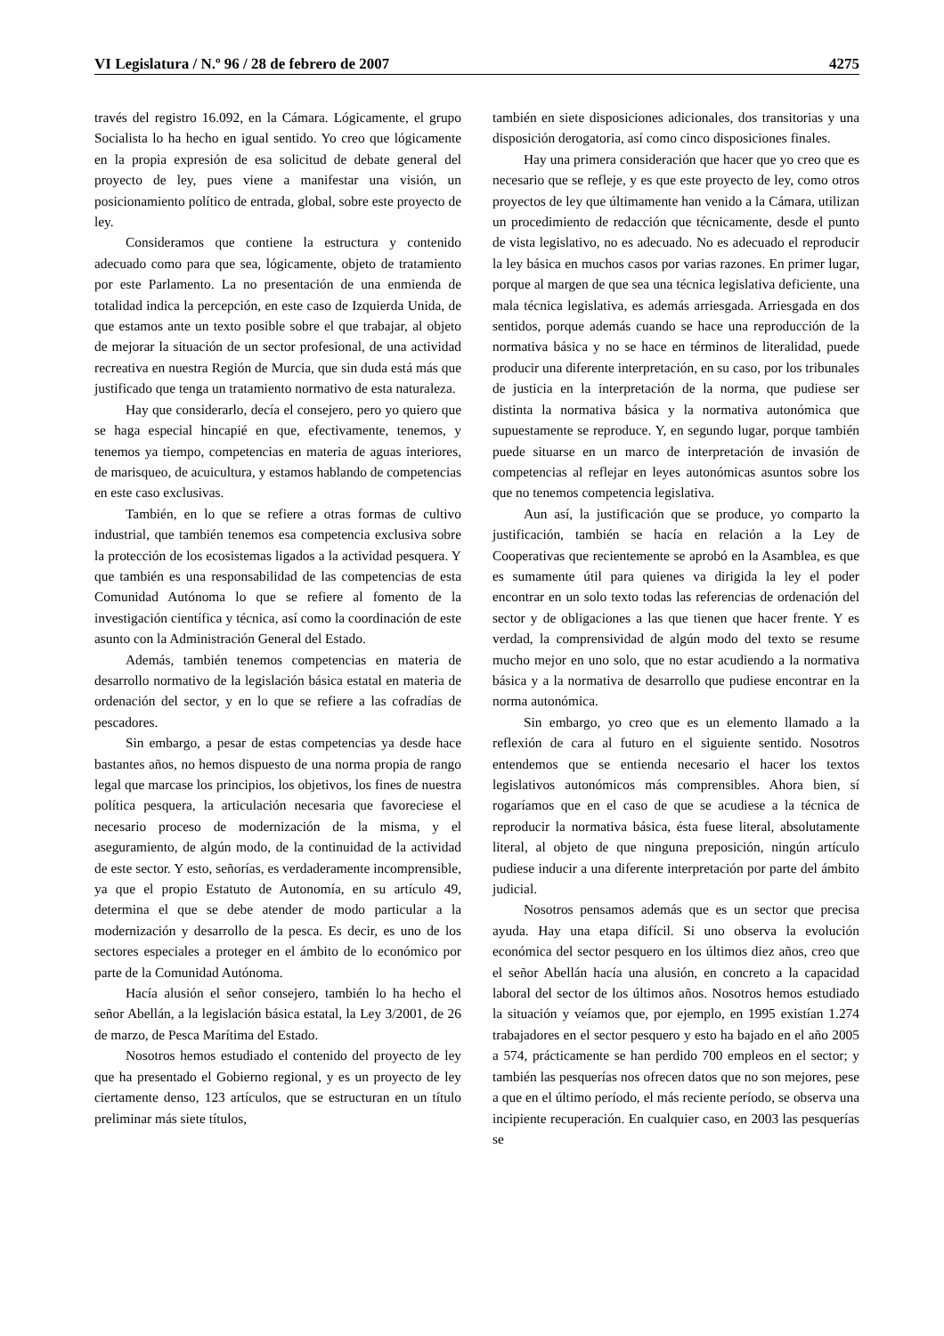VI Legislatura / N.º 96 / 28 de febrero de 2007 4275
través del registro 16.092, en la Cámara. Lógicamente, el grupo Socialista lo ha hecho en igual sentido. Yo creo que lógicamente en la propia expresión de esa solicitud de debate general del proyecto de ley, pues viene a manifestar una visión, un posicionamiento político de entrada, global, sobre este proyecto de ley.
Consideramos que contiene la estructura y contenido adecuado como para que sea, lógicamente, objeto de tratamiento por este Parlamento. La no presentación de una enmienda de totalidad indica la percepción, en este caso de Izquierda Unida, de que estamos ante un texto posible sobre el que trabajar, al objeto de mejorar la situación de un sector profesional, de una actividad recreativa en nuestra Región de Murcia, que sin duda está más que justificado que tenga un tratamiento normativo de esta naturaleza.
Hay que considerarlo, decía el consejero, pero yo quiero que se haga especial hincapié en que, efectivamente, tenemos, y tenemos ya tiempo, competencias en materia de aguas interiores, de marisqueo, de acuicultura, y estamos hablando de competencias en este caso exclusivas.
También, en lo que se refiere a otras formas de cultivo industrial, que también tenemos esa competencia exclusiva sobre la protección de los ecosistemas ligados a la actividad pesquera. Y que también es una responsabilidad de las competencias de esta Comunidad Autónoma lo que se refiere al fomento de la investigación científica y técnica, así como la coordinación de este asunto con la Administración General del Estado.
Además, también tenemos competencias en materia de desarrollo normativo de la legislación básica estatal en materia de ordenación del sector, y en lo que se refiere a las cofradías de pescadores.
Sin embargo, a pesar de estas competencias ya desde hace bastantes años, no hemos dispuesto de una norma propia de rango legal que marcase los principios, los objetivos, los fines de nuestra política pesquera, la articulación necesaria que favoreciese el necesario proceso de modernización de la misma, y el aseguramiento, de algún modo, de la continuidad de la actividad de este sector. Y esto, señorías, es verdaderamente incomprensible, ya que el propio Estatuto de Autonomía, en su artículo 49, determina el que se debe atender de modo particular a la modernización y desarrollo de la pesca. Es decir, es uno de los sectores especiales a proteger en el ámbito de lo económico por parte de la Comunidad Autónoma.
Hacía alusión el señor consejero, también lo ha hecho el señor Abellán, a la legislación básica estatal, la Ley 3/2001, de 26 de marzo, de Pesca Marítima del Estado.
Nosotros hemos estudiado el contenido del proyecto de ley que ha presentado el Gobierno regional, y es un proyecto de ley ciertamente denso, 123 artículos, que se estructuran en un título preliminar más siete títulos,
también en siete disposiciones adicionales, dos transitorias y una disposición derogatoria, así como cinco disposiciones finales.
Hay una primera consideración que hacer que yo creo que es necesario que se refleje, y es que este proyecto de ley, como otros proyectos de ley que últimamente han venido a la Cámara, utilizan un procedimiento de redacción que técnicamente, desde el punto de vista legislativo, no es adecuado. No es adecuado el reproducir la ley básica en muchos casos por varias razones. En primer lugar, porque al margen de que sea una técnica legislativa deficiente, una mala técnica legislativa, es además arriesgada. Arriesgada en dos sentidos, porque además cuando se hace una reproducción de la normativa básica y no se hace en términos de literalidad, puede producir una diferente interpretación, en su caso, por los tribunales de justicia en la interpretación de la norma, que pudiese ser distinta la normativa básica y la normativa autonómica que supuestamente se reproduce. Y, en segundo lugar, porque también puede situarse en un marco de interpretación de invasión de competencias al reflejar en leyes autonómicas asuntos sobre los que no tenemos competencia legislativa.
Aun así, la justificación que se produce, yo comparto la justificación, también se hacía en relación a la Ley de Cooperativas que recientemente se aprobó en la Asamblea, es que es sumamente útil para quienes va dirigida la ley el poder encontrar en un solo texto todas las referencias de ordenación del sector y de obligaciones a las que tienen que hacer frente. Y es verdad, la comprensividad de algún modo del texto se resume mucho mejor en uno solo, que no estar acudiendo a la normativa básica y a la normativa de desarrollo que pudiese encontrar en la norma autonómica.
Sin embargo, yo creo que es un elemento llamado a la reflexión de cara al futuro en el siguiente sentido. Nosotros entendemos que se entienda necesario el hacer los textos legislativos autonómicos más comprensibles. Ahora bien, sí rogaríamos que en el caso de que se acudiese a la técnica de reproducir la normativa básica, ésta fuese literal, absolutamente literal, al objeto de que ninguna preposición, ningún artículo pudiese inducir a una diferente interpretación por parte del ámbito judicial.
Nosotros pensamos además que es un sector que precisa ayuda. Hay una etapa difícil. Si uno observa la evolución económica del sector pesquero en los últimos diez años, creo que el señor Abellán hacía una alusión, en concreto a la capacidad laboral del sector de los últimos años. Nosotros hemos estudiado la situación y veíamos que, por ejemplo, en 1995 existían 1.274 trabajadores en el sector pesquero y esto ha bajado en el año 2005 a 574, prácticamente se han perdido 700 empleos en el sector; y también las pesquerías nos ofrecen datos que no son mejores, pese a que en el último período, el más reciente período, se observa una incipiente recuperación. En cualquier caso, en 2003 las pesquerías se